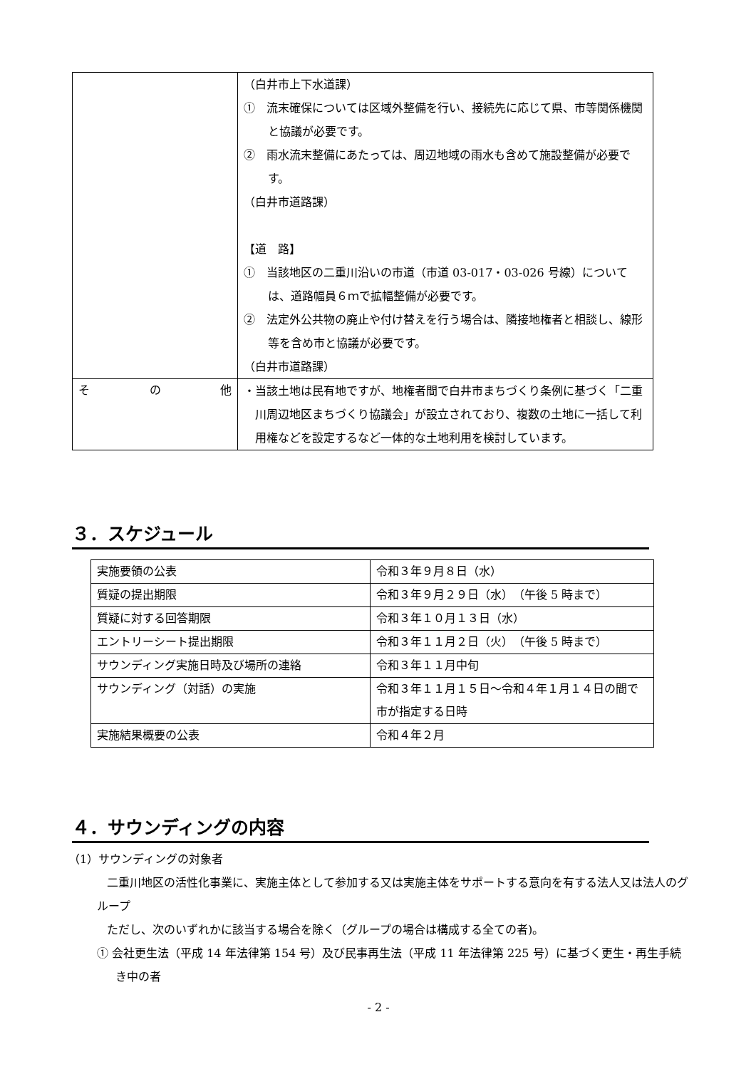| | （白井市上下水道課） ① 流末確保については区域外整備を行い、接続先に応じて県、市等関係機関と協議が必要です。 ② 雨水流末整備にあたっては、周辺地域の雨水も含めて施設整備が必要です。 （白井市道路課） 【道 路】 ① 当該地区の二重川沿いの市道（市道 03-017・03-026 号線）については、道路幅員６ｍで拡幅整備が必要です。 ② 法定外公共物の廃止や付け替えを行う場合は、隣接地権者と相談し、線形等を含め市と協議が必要です。 （白井市道路課） |
| そ の 他 | ・当該土地は民有地ですが、地権者間で白井市まちづくり条例に基づく「二重川周辺地区まちづくり協議会」が設立されており、複数の土地に一括して利用権などを設定するなど一体的な土地利用を検討しています。 |
３．スケジュール
| 実施要領の公表 | 令和３年９月８日（水） |
| 質疑の提出期限 | 令和３年９月２９日（水） （午後 5 時まで） |
| 質疑に対する回答期限 | 令和３年１０月１３日（水） |
| エントリーシート提出期限 | 令和３年１１月２日（火） （午後 5 時まで） |
| サウンディング実施日時及び場所の連絡 | 令和３年１１月中旬 |
| サウンディング（対話）の実施 | 令和３年１１月１５日～令和４年１月１４日の間で市が指定する日時 |
| 実施結果概要の公表 | 令和４年２月 |
４．サウンディングの内容
（1）サウンディングの対象者
二重川地区の活性化事業に、実施主体として参加する又は実施主体をサポートする意向を有する法人又は法人のグループ
ただし、次のいずれかに該当する場合を除く（グループの場合は構成する全ての者)。
① 会社更生法（平成 14 年法律第 154 号）及び民事再生法（平成 11 年法律第 225 号）に基づく更生・再生手続き中の者
- 2 -